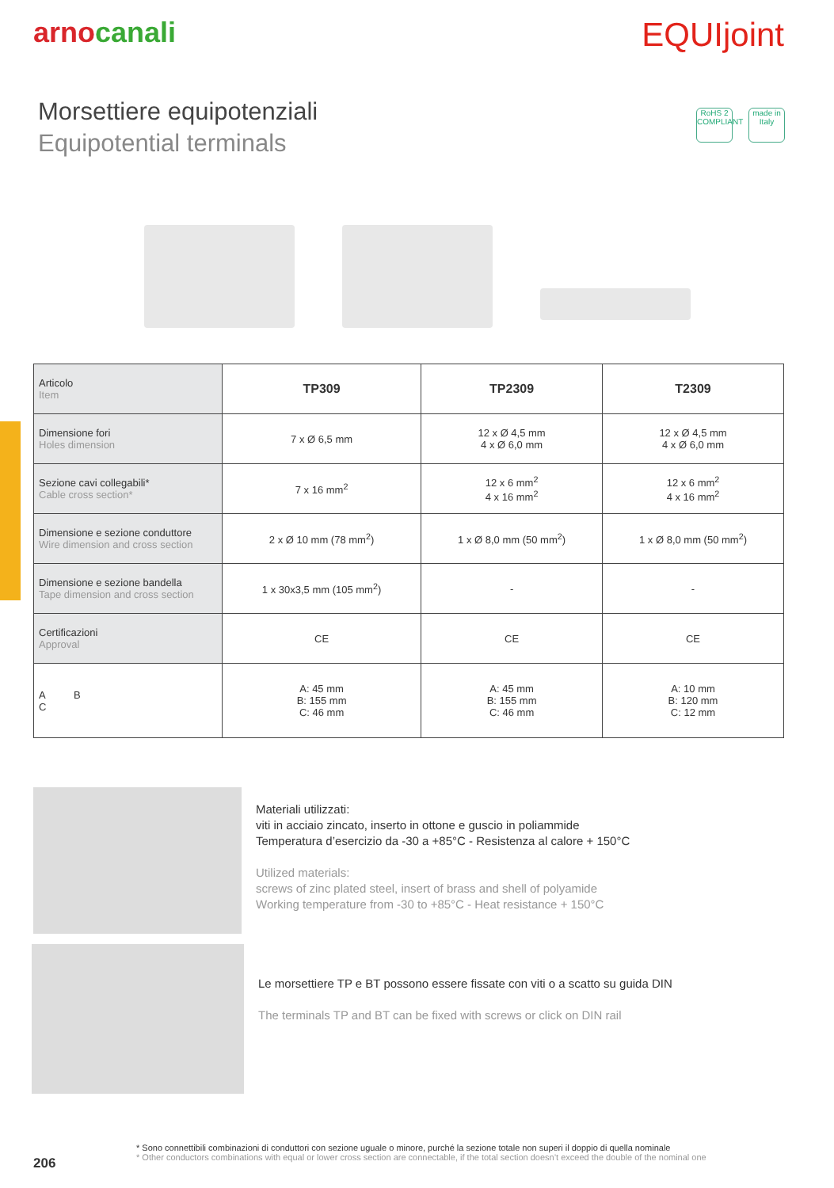arnocanali
EQUIjoint
Morsettiere equipotenziali
Equipotential terminals
RoHS 2 COMPLIANT
made in Italy
| Articolo Item | TP309 | TP2309 | T2309 |
| Dimensione fori Holes dimension | 7 x Ø 6,5 mm | 12 x Ø 4,5 mm 4 x Ø 6,0 mm | 12 x Ø 4,5 mm 4 x Ø 6,0 mm |
| Sezione cavi collegabili* Cable cross section* | 7 x 16 mm<sup>2</sup> | 12 x 6 mm<sup>2</sup> 4 x 16 mm<sup>2</sup> | 12 x 6 mm<sup>2</sup> 4 x 16 mm<sup>2</sup> |
| Dimensione e sezione conduttore Wire dimension and cross section | 2 x Ø 10 mm (78 mm<sup>2</sup>) | 1 x Ø 8,0 mm (50 mm<sup>2</sup>) | 1 x Ø 8,0 mm (50 mm<sup>2</sup>) |
| Dimensione e sezione bandella Tape dimension and cross section | 1 x 30x3,5 mm (105 mm<sup>2</sup>) | - | - |
| Certificazioni Approval | CE | CE | CE |
| A B C | A: 45 mm B: 155 mm C: 46 mm | A: 45 mm B: 155 mm C: 46 mm | A: 10 mm B: 120 mm C: 12 mm |
Materiali utilizzati:
viti in acciaio zincato, inserto in ottone e guscio in poliammide
Temperatura d’esercizio da -30 a +85°C - Resistenza al calore + 150°C
Utilized materials:
screws of zinc plated steel, insert of brass and shell of polyamide
Working temperature from -30 to +85°C - Heat resistance + 150°C
Le morsettiere TP e BT possono essere fissate con viti o a scatto su guida DIN
The terminals TP and BT can be fixed with screws or click on DIN rail
206
* Sono connettibili combinazioni di conduttori con sezione uguale o minore, purché la sezione totale non superi il doppio di quella nominale
* Other conductors combinations with equal or lower cross section are connectable, if the total section doesn’t exceed the double of the nominal one